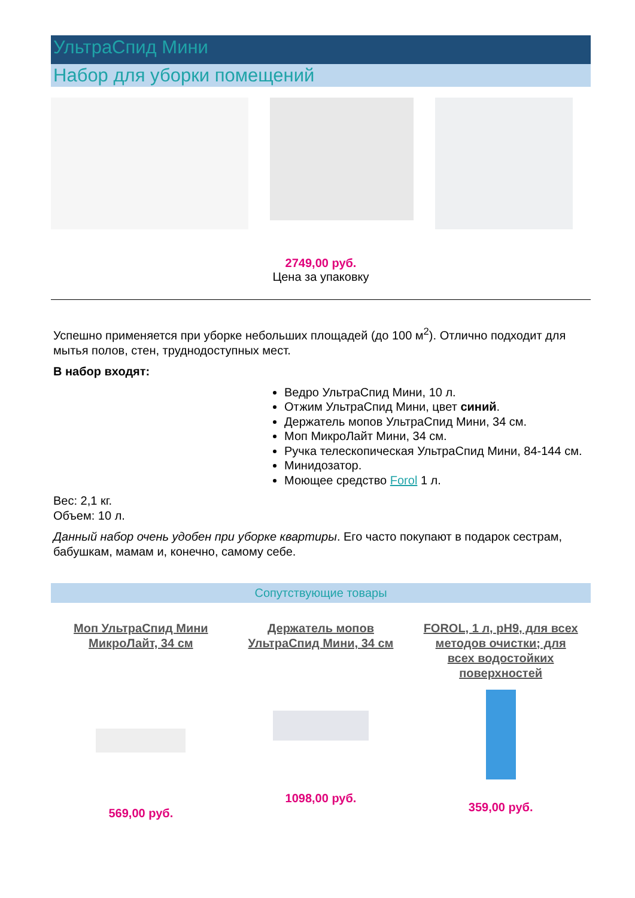УльтраСпид Мини
Набор для уборки помещений
2749,00 руб.
Цена за упаковку
Успешно применяется при уборке небольших площадей (до 100 м<sup>2</sup>). Отлично подходит для мытья полов, стен, труднодоступных мест.
В набор входят:
Ведро УльтраСпид Мини, 10 л.
Отжим УльтраСпид Мини, цвет синий.
Держатель мопов УльтраСпид Мини, 34 см.
Моп МикроЛайт Мини, 34 см.
Ручка телескопическая УльтраСпид Мини, 84-144 см.
Минидозатор.
Моющее средство Forol 1 л.
Вес: 2,1 кг.
Объем: 10 л.
Данный набор очень удобен при уборке квартиры. Его часто покупают в подарок сестрам, бабушкам, мамам и, конечно, самому себе.
Сопутствующие товары
Моп УльтраСпид Мини МикроЛайт, 34 см
569,00 руб.
Держатель мопов УльтраСпид Мини, 34 см
1098,00 руб.
FOROL, 1 л, pH9, для всех методов очистки; для всех водостойких поверхностей
359,00 руб.